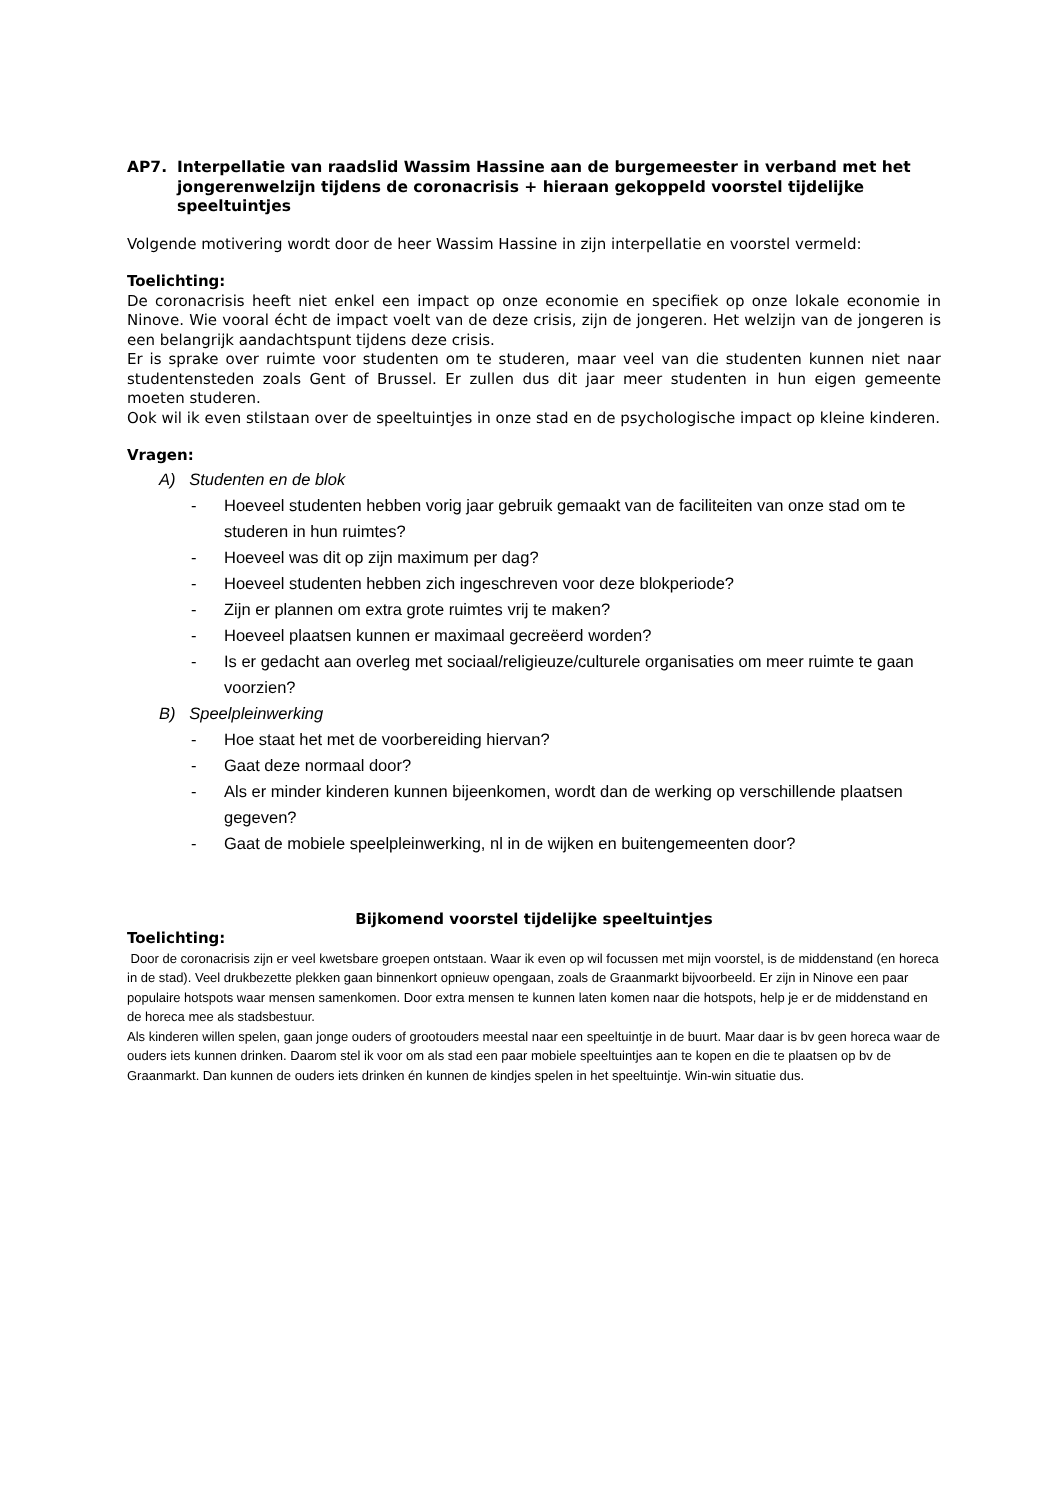AP7. Interpellatie van raadslid Wassim Hassine aan de burgemeester in verband met het jongerenwelzijn tijdens de coronacrisis + hieraan gekoppeld voorstel tijdelijke speeltuintjes
Volgende motivering wordt door de heer Wassim Hassine in zijn interpellatie en voorstel vermeld:
Toelichting:
De coronacrisis heeft niet enkel een impact op onze economie en specifiek op onze lokale economie in Ninove. Wie vooral écht de impact voelt van de deze crisis, zijn de jongeren. Het welzijn van de jongeren is een belangrijk aandachtspunt tijdens deze crisis.
Er is sprake over ruimte voor studenten om te studeren, maar veel van die studenten kunnen niet naar studentensteden zoals Gent of Brussel. Er zullen dus dit jaar meer studenten in hun eigen gemeente moeten studeren.
Ook wil ik even stilstaan over de speeltuintjes in onze stad en de psychologische impact op kleine kinderen.
Vragen:
A) Studenten en de blok
- Hoeveel studenten hebben vorig jaar gebruik gemaakt van de faciliteiten van onze stad om te studeren in hun ruimtes?
- Hoeveel was dit op zijn maximum per dag?
- Hoeveel studenten hebben zich ingeschreven voor deze blokperiode?
- Zijn er plannen om extra grote ruimtes vrij te maken?
- Hoeveel plaatsen kunnen er maximaal gecreëerd worden?
- Is er gedacht aan overleg met sociaal/religieuze/culturele organisaties om meer ruimte te gaan voorzien?
B) Speelpleinwerking
- Hoe staat het met de voorbereiding hiervan?
- Gaat deze normaal door?
- Als er minder kinderen kunnen bijeenkomen, wordt dan de werking op verschillende plaatsen gegeven?
- Gaat de mobiele speelpleinwerking, nl in de wijken en buitengemeenten door?
Bijkomend voorstel tijdelijke speeltuintjes
Toelichting:
Door de coronacrisis zijn er veel kwetsbare groepen ontstaan. Waar ik even op wil focussen met mijn voorstel, is de middenstand (en horeca in de stad). Veel drukbezette plekken gaan binnenkort opnieuw opengaan, zoals de Graanmarkt bijvoorbeeld. Er zijn in Ninove een paar populaire hotspots waar mensen samenkomen. Door extra mensen te kunnen laten komen naar die hotspots, help je er de middenstand en de horeca mee als stadsbestuur.
Als kinderen willen spelen, gaan jonge ouders of grootouders meestal naar een speeltuintje in de buurt. Maar daar is bv geen horeca waar de ouders iets kunnen drinken. Daarom stel ik voor om als stad een paar mobiele speeltuintjes aan te kopen en die te plaatsen op bv de Graanmarkt. Dan kunnen de ouders iets drinken én kunnen de kindjes spelen in het speeltuintje. Win-win situatie dus.